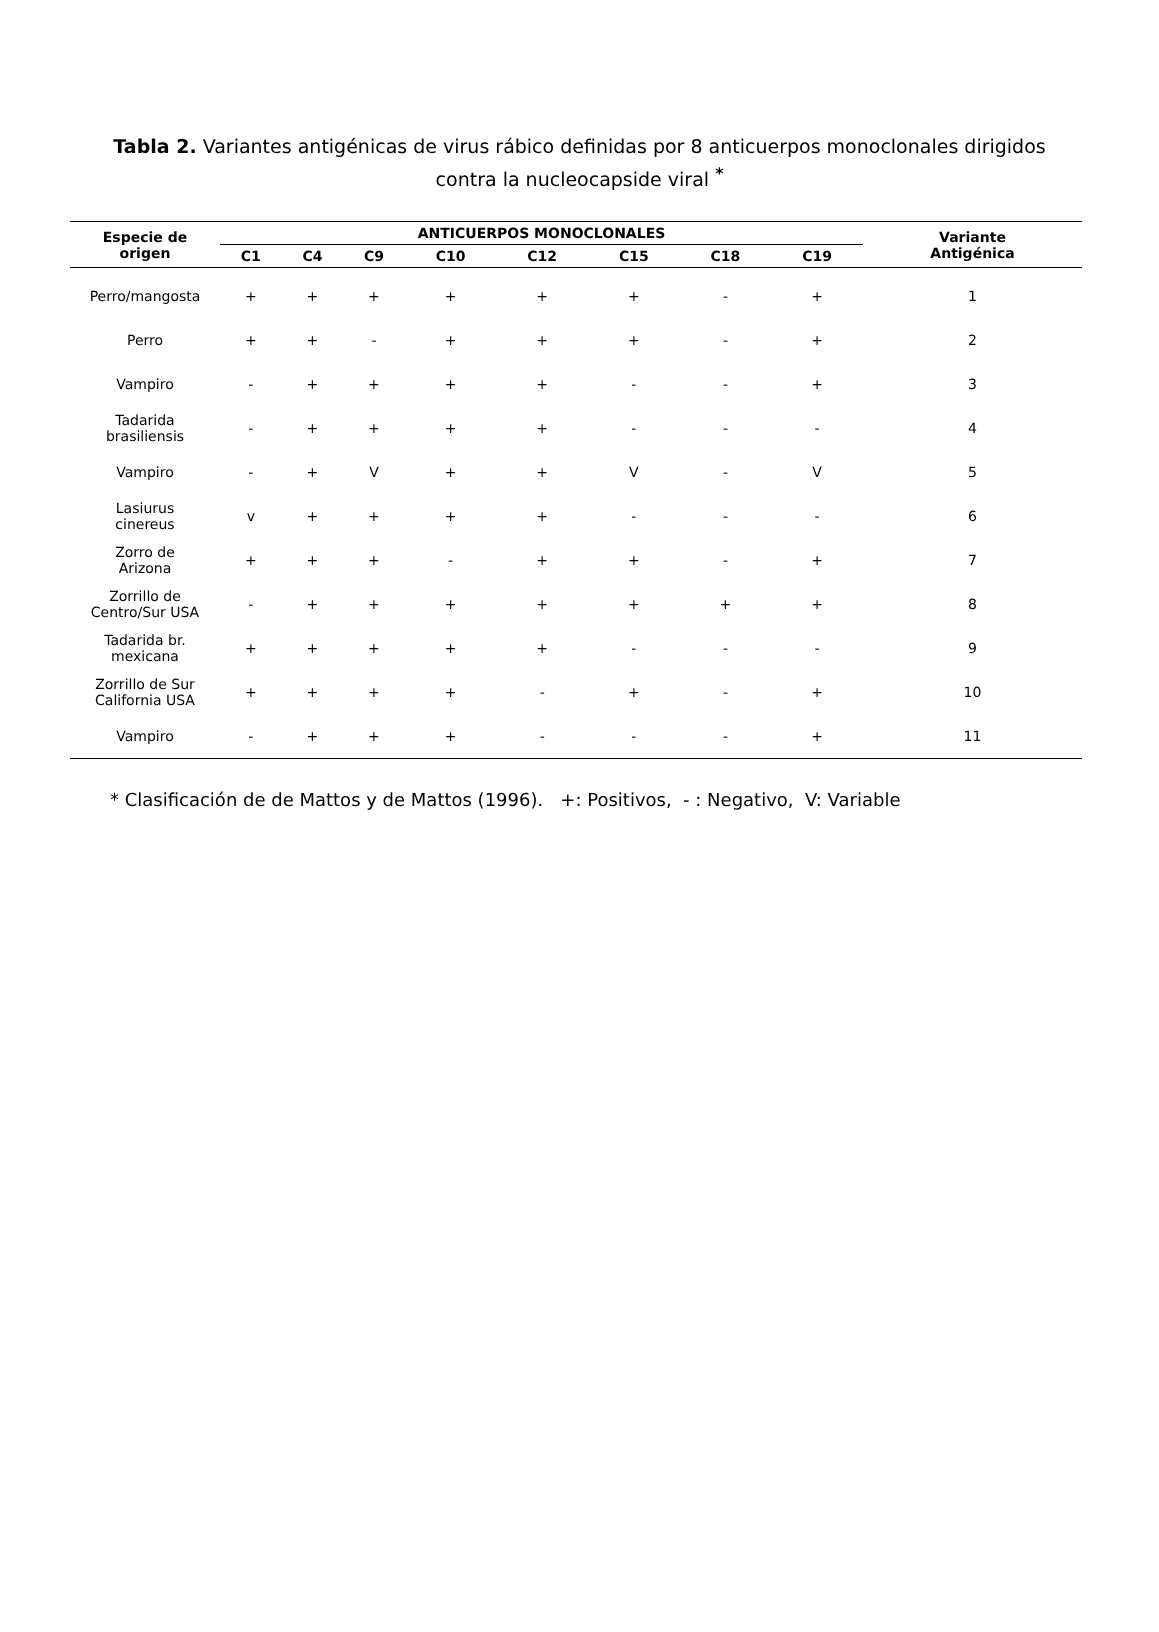Tabla 2. Variantes antigénicas de virus rábico definidas por 8 anticuerpos monoclonales dirigidos contra la nucleocapside viral <sup>*</sup>
| Especie de origen | ANTICUERPOS MONOCLONALES | | | | | | | | Variante Antigénica |
| --- | --- | --- | --- | --- | --- | --- | --- | --- | --- |
| | C1 | C4 | C9 | C10 | C12 | C15 | C18 | C19 | |
| Perro/mangosta | + | + | + | + | + | + | - | + | 1 |
| Perro | + | + | - | + | + | + | - | + | 2 |
| Vampiro | - | + | + | + | + | - | - | + | 3 |
| Tadarida brasiliensis | - | + | + | + | + | - | - | - | 4 |
| Vampiro | - | + | V | + | + | V | - | V | 5 |
| Lasiurus cinereus | v | + | + | + | + | - | - | - | 6 |
| Zorro de Arizona | + | + | + | - | + | + | - | + | 7 |
| Zorrillo de Centro/Sur USA | - | + | + | + | + | + | + | + | 8 |
| Tadarida br. mexicana | + | + | + | + | + | - | - | - | 9 |
| Zorrillo de Sur California USA | + | + | + | + | - | + | - | + | 10 |
| Vampiro | - | + | + | + | - | - | - | + | 11 |
* Clasificación de de Mattos y de Mattos (1996). +: Positivos, - : Negativo, V: Variable